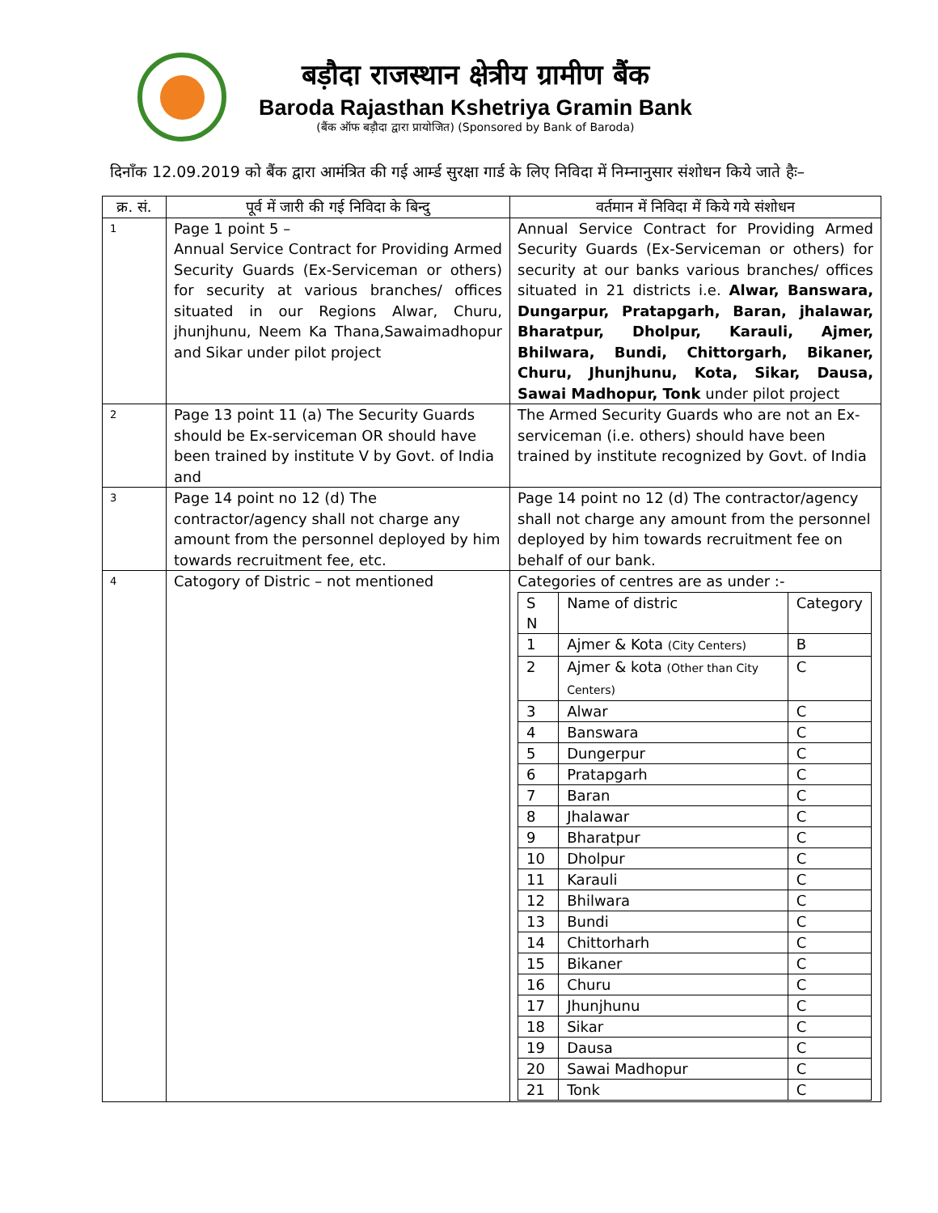बड़ौदा राजस्थान क्षेत्रीय ग्रामीण बैंक
Baroda Rajasthan Kshetriya Gramin Bank
(बैंक ऑफ बड़ौदा द्वारा प्रायोजित) (Sponsored by Bank of Baroda)
दिनाँक 12.09.2019 को बैंक द्वारा आमंत्रित की गई आर्म्ड सुरक्षा गार्ड के लिए निविदा में निम्नानुसार संशोधन किये जाते हैः–
| क्र. सं. | पूर्व में जारी की गई निविदा के बिन्दु | वर्तमान में निविदा में किये गये संशोधन |
| --- | --- | --- |
| 1 | Page 1 point 5 – Annual Service Contract for Providing Armed Security Guards (Ex-Serviceman or others) for security at various branches/ offices situated in our Regions Alwar, Churu, jhunjhunu, Neem Ka Thana,Sawaimadhopur and Sikar under pilot project | Annual Service Contract for Providing Armed Security Guards (Ex-Serviceman or others) for security at our banks various branches/ offices situated in 21 districts i.e. Alwar, Banswara, Dungarpur, Pratapgarh, Baran, jhalawar, Bharatpur, Dholpur, Karauli, Ajmer, Bhilwara, Bundi, Chittorgarh, Bikaner, Churu, Jhunjhunu, Kota, Sikar, Dausa, Sawai Madhopur, Tonk under pilot project |
| 2 | Page 13 point 11 (a) The Security Guards should be Ex-serviceman OR should have been trained by institute V by Govt. of India and | The Armed Security Guards who are not an Ex-serviceman (i.e. others) should have been trained by institute recognized by Govt. of India |
| 3 | Page 14 point no 12 (d) The contractor/agency shall not charge any amount from the personnel deployed by him towards recruitment fee, etc. | Page 14 point no 12 (d) The contractor/agency shall not charge any amount from the personnel deployed by him towards recruitment fee on behalf of our bank. |
| 4 | Catogory of Distric – not mentioned | Categories of centres are as under :- / S N / Name of distric / Category / / 1 / Ajmer & Kota (City Centers) / B / / 2 / Ajmer & kota (Other than City Centers) / C / / 3 / Alwar / C / / 4 / Banswara / C / / 5 / Dungerpur / C / / 6 / Pratapgarh / C / / 7 / Baran / C / / 8 / Jhalawar / C / / 9 / Bharatpur / C / / 10 / Dholpur / C / / 11 / Karauli / C / / 12 / Bhilwara / C / / 13 / Bundi / C / / 14 / Chittorharh / C / / 15 / Bikaner / C / / 16 / Churu / C / / 17 / Jhunjhunu / C / / 18 / Sikar / C / / 19 / Dausa / C / / 20 / Sawai Madhopur / C / / 21 / Tonk / C / |